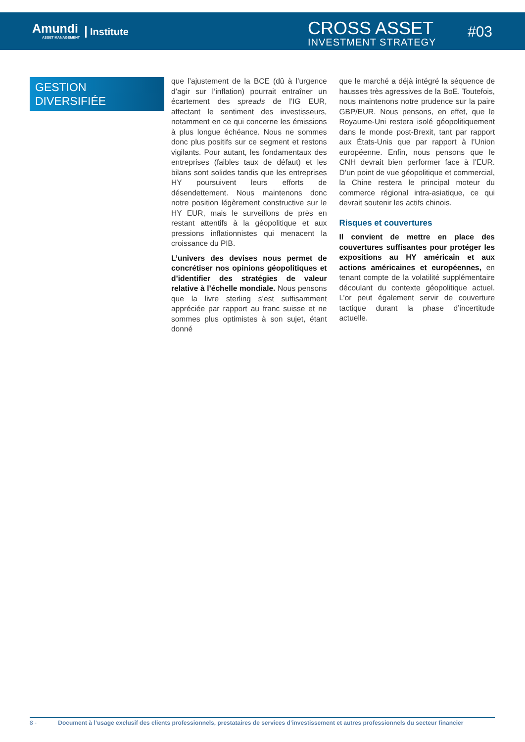Amundi
ASSET MANAGEMENT
Institute
CROSS ASSET
INVESTMENT STRATEGY
#03
GESTION
DIVERSIFIÉE
que l’ajustement de la BCE (dû à l’urgence d’agir sur l’inflation) pourrait entraîner un écartement des spreads de l’IG EUR, affectant le sentiment des investisseurs, notamment en ce qui concerne les émissions à plus longue échéance. Nous ne sommes donc plus positifs sur ce segment et restons vigilants. Pour autant, les fondamentaux des entreprises (faibles taux de défaut) et les bilans sont solides tandis que les entreprises HY poursuivent leurs efforts de désendettement. Nous maintenons donc notre position légèrement constructive sur le HY EUR, mais le surveillons de près en restant attentifs à la géopolitique et aux pressions inflationnistes qui menacent la croissance du PIB.
L’univers des devises nous permet de concrétiser nos opinions géopolitiques et d’identifier des stratégies de valeur relative à l’échelle mondiale. Nous pensons que la livre sterling s’est suffisamment appréciée par rapport au franc suisse et ne sommes plus optimistes à son sujet, étant donné
que le marché a déjà intégré la séquence de hausses très agressives de la BoE. Toutefois, nous maintenons notre prudence sur la paire GBP/EUR. Nous pensons, en effet, que le Royaume-Uni restera isolé géopolitiquement dans le monde post-Brexit, tant par rapport aux États-Unis que par rapport à l’Union européenne. Enfin, nous pensons que le CNH devrait bien performer face à l’EUR. D’un point de vue géopolitique et commercial, la Chine restera le principal moteur du commerce régional intra-asiatique, ce qui devrait soutenir les actifs chinois.
Risques et couvertures
Il convient de mettre en place des couvertures suffisantes pour protéger les expositions au HY américain et aux actions américaines et européennes, en tenant compte de la volatilité supplémentaire découlant du contexte géopolitique actuel. L’or peut également servir de couverture tactique durant la phase d’incertitude actuelle.
8 - Document à l’usage exclusif des clients professionnels, prestataires de services d’investissement et autres professionnels du secteur financier